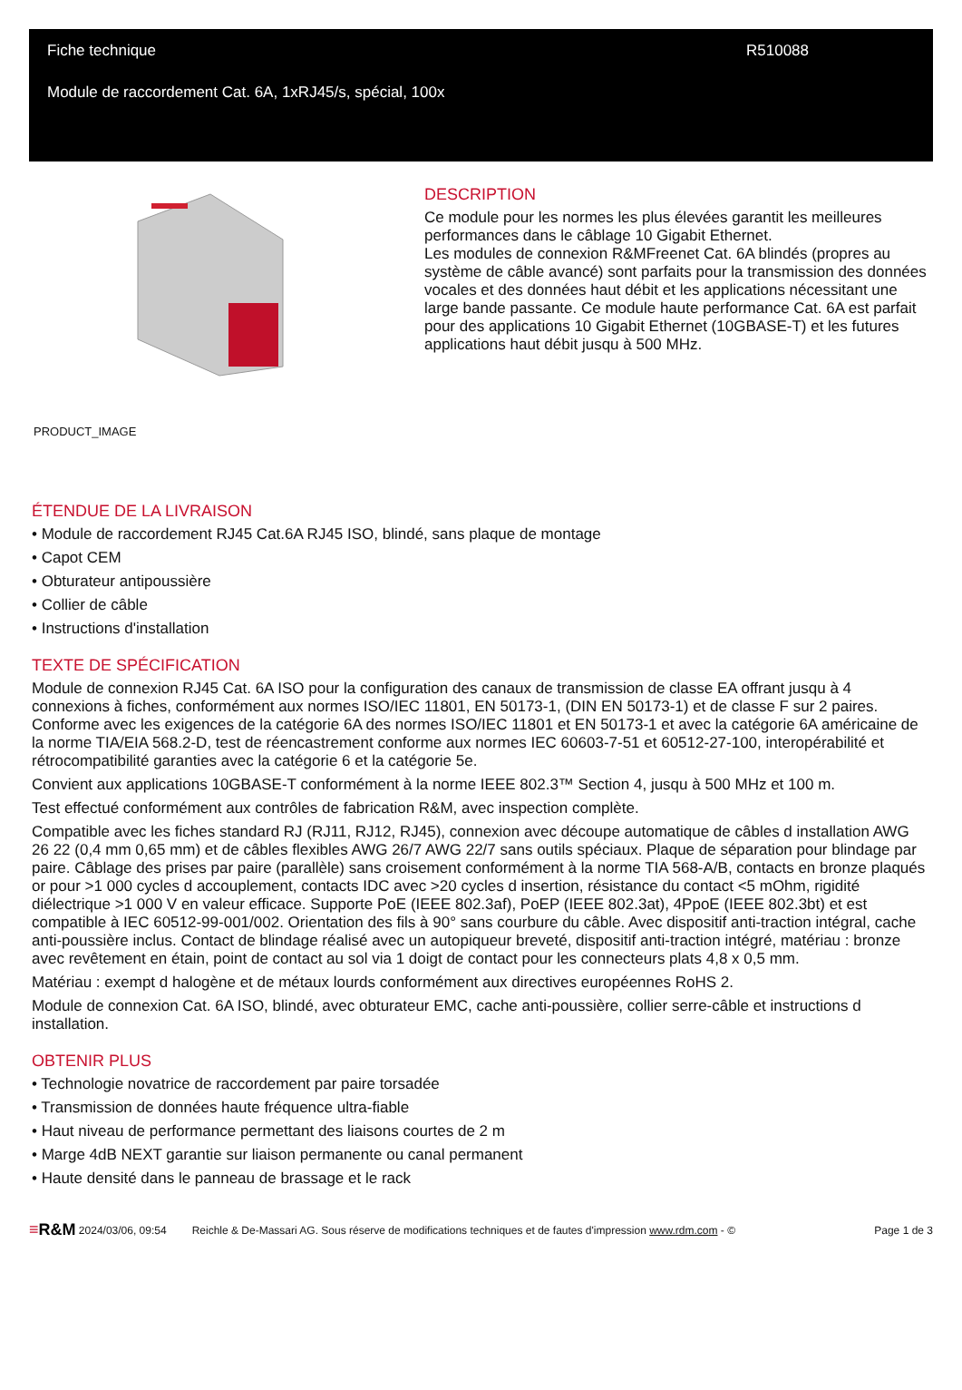Fiche technique R510088
Module de raccordement Cat. 6A, 1xRJ45/s, spécial, 100x
PRODUCT_IMAGE
DESCRIPTION
Ce module pour les normes les plus élevées garantit les meilleures performances dans le câblage 10 Gigabit Ethernet.
Les modules de connexion R&MFreenet Cat. 6A blindés (propres au système de câble avancé) sont parfaits pour la transmission des données vocales et des données haut débit et les applications nécessitant une large bande passante. Ce module haute performance Cat. 6A est parfait pour des applications 10 Gigabit Ethernet (10GBASE-T) et les futures applications haut débit jusqu à 500 MHz.
ÉTENDUE DE LA LIVRAISON
• Module de raccordement RJ45 Cat.6A RJ45 ISO, blindé, sans plaque de montage
• Capot CEM
• Obturateur antipoussière
• Collier de câble
• Instructions d'installation
TEXTE DE SPÉCIFICATION
Module de connexion RJ45 Cat. 6A ISO pour la configuration des canaux de transmission de classe EA offrant jusqu à 4 connexions à fiches, conformément aux normes ISO/IEC 11801, EN 50173-1, (DIN EN 50173-1) et de classe F sur 2 paires. Conforme avec les exigences de la catégorie 6A des normes ISO/IEC 11801 et EN 50173-1 et avec la catégorie 6A américaine de la norme TIA/EIA 568.2-D, test de réencastrement conforme aux normes IEC 60603-7-51 et 60512-27-100, interopérabilité et rétrocompatibilité garanties avec la catégorie 6 et la catégorie 5e.
Convient aux applications 10GBASE-T conformément à la norme IEEE 802.3™ Section 4, jusqu à 500 MHz et 100 m.
Test effectué conformément aux contrôles de fabrication R&M, avec inspection complète.
Compatible avec les fiches standard RJ (RJ11, RJ12, RJ45), connexion avec découpe automatique de câbles d installation AWG 26 22 (0,4 mm 0,65 mm) et de câbles flexibles AWG 26/7 AWG 22/7 sans outils spéciaux. Plaque de séparation pour blindage par paire. Câblage des prises par paire (parallèle) sans croisement conformément à la norme TIA 568-A/B, contacts en bronze plaqués or pour >1 000 cycles d accouplement, contacts IDC avec >20 cycles d insertion, résistance du contact <5 mOhm, rigidité diélectrique >1 000 V en valeur efficace. Supporte PoE (IEEE 802.3af), PoEP (IEEE 802.3at), 4PpoE (IEEE 802.3bt) et est compatible à IEC 60512-99-001/002. Orientation des fils à 90° sans courbure du câble. Avec dispositif anti-traction intégral, cache anti-poussière inclus. Contact de blindage réalisé avec un autopiqueur breveté, dispositif anti-traction intégré, matériau : bronze avec revêtement en étain, point de contact au sol via 1 doigt de contact pour les connecteurs plats 4,8 x 0,5 mm.
Matériau : exempt d halogène et de métaux lourds conformément aux directives européennes RoHS 2.
Module de connexion Cat. 6A ISO, blindé, avec obturateur EMC, cache anti-poussière, collier serre-câble et instructions d installation.
OBTENIR PLUS
• Technologie novatrice de raccordement par paire torsadée
• Transmission de données haute fréquence ultra-fiable
• Haut niveau de performance permettant des liaisons courtes de 2 m
• Marge 4dB NEXT garantie sur liaison permanente ou canal permanent
• Haute densité dans le panneau de brassage et le rack
≡R&M 2024/03/06, 09:54 Reichle & De-Massari AG. Sous réserve de modifications techniques et de fautes d'impression www.rdm.com - © Page 1 de 3